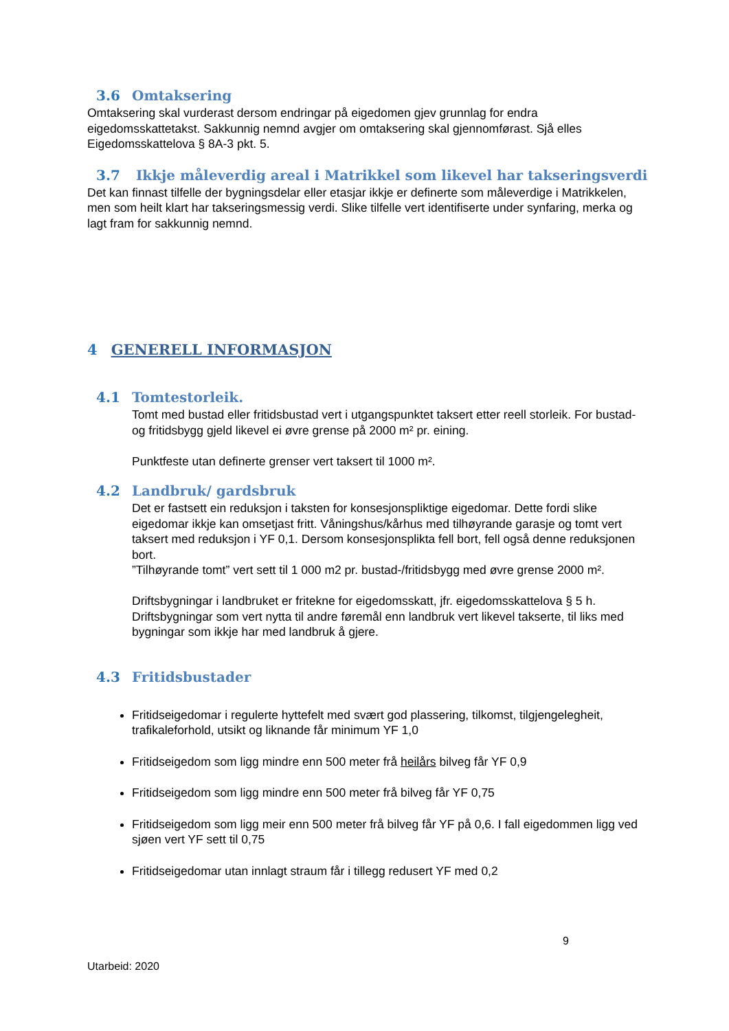3.6 Omtaksering
Omtaksering skal vurderast dersom endringar på eigedomen gjev grunnlag for endra eigedomsskattetakst. Sakkunnig nemnd avgjer om omtaksering skal gjennomførast. Sjå elles Eigedomsskattelova § 8A-3 pkt. 5.
3.7 Ikkje måleverdig areal i Matrikkel som likevel har takseringsverdi
Det kan finnast tilfelle der bygningsdelar eller etasjar ikkje er definerte som måleverdige i Matrikkelen, men som heilt klart har takseringsmessig verdi. Slike tilfelle vert identifiserte under synfaring, merka og lagt fram for sakkunnig nemnd.
4 GENERELL INFORMASJON
4.1 Tomtestorleik.
Tomt med bustad eller fritidsbustad vert i utgangspunktet taksert etter reell storleik. For bustad- og fritidsbygg gjeld likevel ei øvre grense på 2000 m² pr. eining.
Punktfeste utan definerte grenser vert taksert til 1000 m².
4.2 Landbruk/ gardsbruk
Det er fastsett ein reduksjon i taksten for konsesjonspliktige eigedomar. Dette fordi slike eigedomar ikkje kan omsetjast fritt. Våningshus/kårhus med tilhøyrande garasje og tomt vert taksert med reduksjon i YF 0,1. Dersom konsesjonsplikta fell bort, fell også denne reduksjonen bort.
”Tilhøyrande tomt” vert sett til 1 000 m2 pr. bustad-/fritidsbygg med øvre grense 2000 m².
Driftsbygningar i landbruket er fritekne for eigedomsskatt, jfr. eigedomsskattelova § 5 h. Driftsbygningar som vert nytta til andre føremål enn landbruk vert likevel takserte, til liks med bygningar som ikkje har med landbruk å gjere.
4.3 Fritidsbustader
Fritidseigedomar i regulerte hyttefelt med svært god plassering, tilkomst, tilgjengelegheit, trafikaleforhold, utsikt og liknande får minimum YF 1,0
Fritidseigedom som ligg mindre enn 500 meter frå heilårs bilveg får YF 0,9
Fritidseigedom som ligg mindre enn 500 meter frå bilveg får YF 0,75
Fritidseigedom som ligg meir enn 500 meter frå bilveg får YF på 0,6. I fall eigedommen ligg ved sjøen vert YF sett til 0,75
Fritidseigedomar utan innlagt straum får i tillegg redusert YF med 0,2
9
Utarbeid: 2020